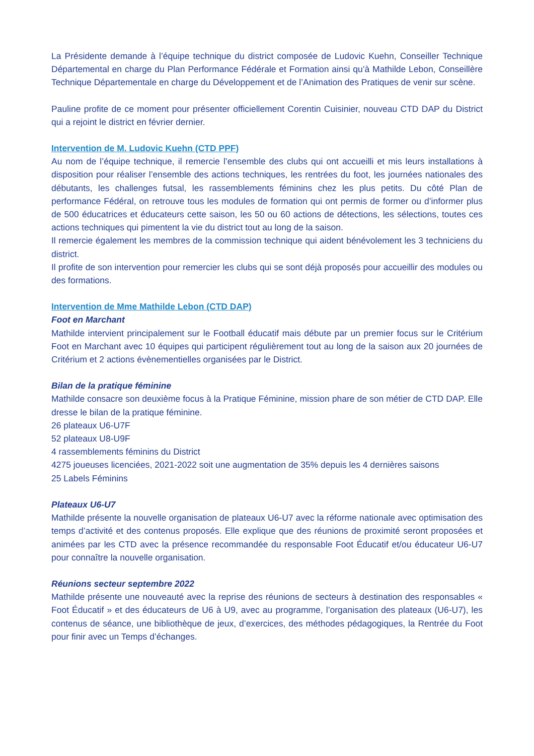La Présidente demande à l’équipe technique du district composée de Ludovic Kuehn, Conseiller Technique Départemental en charge du Plan Performance Fédérale et Formation ainsi qu’à Mathilde Lebon, Conseillère Technique Départementale en charge du Développement et de l’Animation des Pratiques de venir sur scène.
Pauline profite de ce moment pour présenter officiellement Corentin Cuisinier, nouveau CTD DAP du District qui a rejoint le district en février dernier.
Intervention de M. Ludovic Kuehn (CTD PPF)
Au nom de l’équipe technique, il remercie l’ensemble des clubs qui ont accueilli et mis leurs installations à disposition pour réaliser l’ensemble des actions techniques, les rentrées du foot, les journées nationales des débutants, les challenges futsal, les rassemblements féminins chez les plus petits. Du côté Plan de performance Fédéral, on retrouve tous les modules de formation qui ont permis de former ou d’informer plus de 500 éducatrices et éducateurs cette saison, les 50 ou 60 actions de détections, les sélections, toutes ces actions techniques qui pimentent la vie du district tout au long de la saison.
Il remercie également les membres de la commission technique qui aident bénévolement les 3 techniciens du district.
Il profite de son intervention pour remercier les clubs qui se sont déjà proposés pour accueillir des modules ou des formations.
Intervention de Mme Mathilde Lebon (CTD DAP)
Foot en Marchant
Mathilde intervient principalement sur le Football éducatif mais débute par un premier focus sur le Critérium Foot en Marchant avec 10 équipes qui participent régulièrement tout au long de la saison aux 20 journées de Critérium et 2 actions évènementielles organisées par le District.
Bilan de la pratique féminine
Mathilde consacre son deuxième focus à la Pratique Féminine, mission phare de son métier de CTD DAP. Elle dresse le bilan de la pratique féminine.
26 plateaux U6-U7F
52 plateaux U8-U9F
4 rassemblements féminins du District
4275 joueuses licenciées, 2021-2022 soit une augmentation de 35% depuis les 4 dernières saisons
25 Labels Féminins
Plateaux U6-U7
Mathilde présente la nouvelle organisation de plateaux U6-U7 avec la réforme nationale avec optimisation des temps d’activité et des contenus proposés. Elle explique que des réunions de proximité seront proposées et animées par les CTD avec la présence recommandée du responsable Foot Éducatif et/ou éducateur U6-U7 pour connaître la nouvelle organisation.
Réunions secteur septembre 2022
Mathilde présente une nouveauté avec la reprise des réunions de secteurs à destination des responsables « Foot Éducatif » et des éducateurs de U6 à U9, avec au programme, l’organisation des plateaux (U6-U7), les contenus de séance, une bibliothèque de jeux, d’exercices, des méthodes pédagogiques, la Rentrée du Foot pour finir avec un Temps d’échanges.